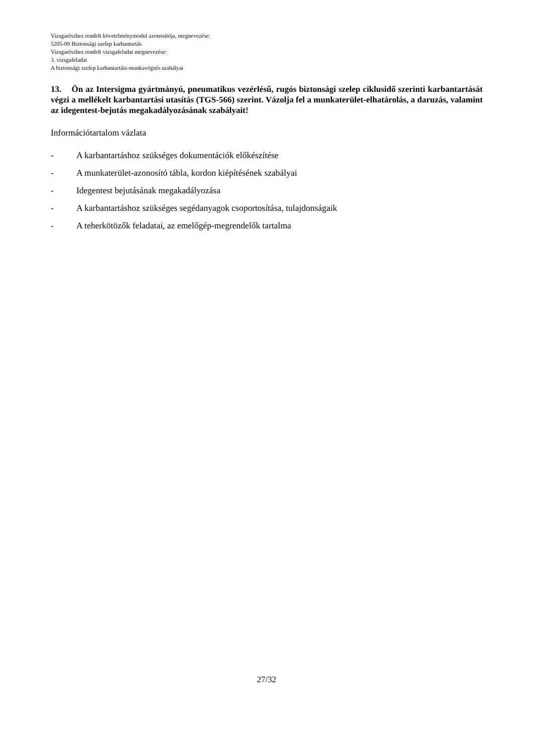Vizsgarészhez rendelt követelménymodul azonosítója, megnevezése:
5205-09 Biztonsági szelep karbantartás
Vizsgarészhez rendelt vizsgafeladat megnevezése:
3. vizsgafeladat
A biztonsági szelep karbantartási-munkavégzés szabályai
13. Ön az Intersigma gyártmányú, pneumatikus vezérlésű, rugós biztonsági szelep ciklusidő szerinti karbantartását végzi a mellékelt karbantartási utasítás (TGS-566) szerint. Vázolja fel a munkaterület-elhatárolás, a daruzás, valamint az idegentest-bejutás megakadályozásának szabályait!
Információtartalom vázlata
- A karbantartáshoz szükséges dokumentációk előkészítése
- A munkaterület-azonosító tábla, kordon kiépítésének szabályai
- Idegentest bejutásának megakadályozása
- A karbantartáshoz szükséges segédanyagok csoportosítása, tulajdonságaik
- A teherkötözők feladatai, az emelőgép-megrendelők tartalma
27/32